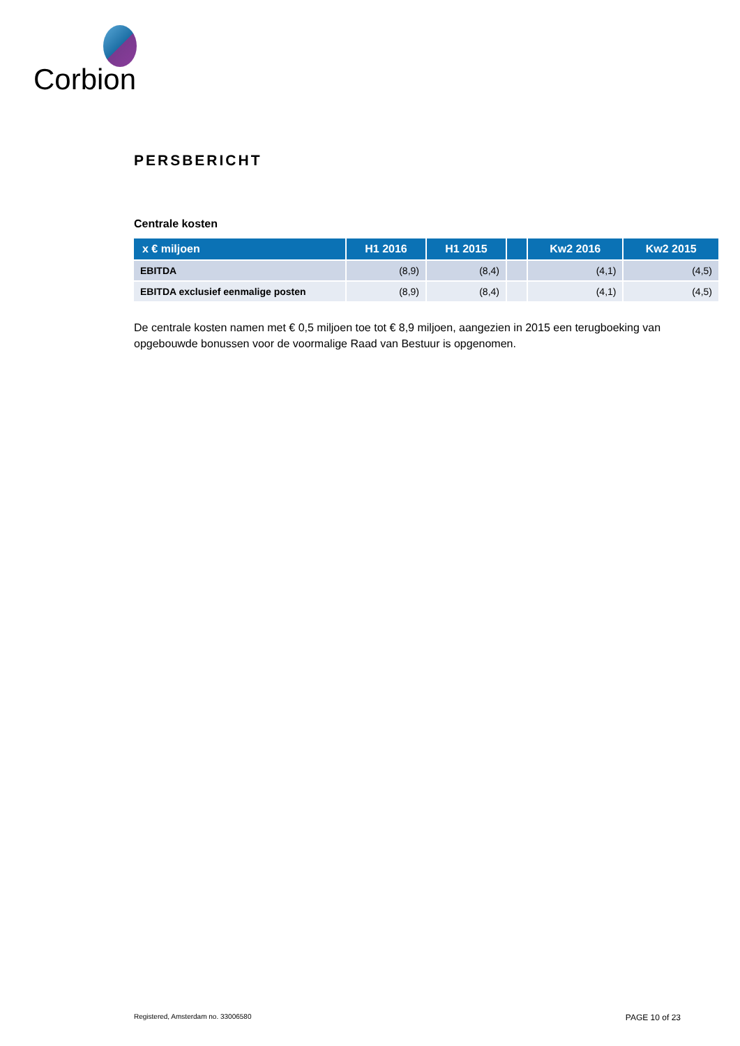Corbion
PERSBERICHT
Centrale kosten
| x € miljoen | H1 2016 | H1 2015 | | Kw2 2016 | Kw2 2015 |
| --- | --- | --- | --- | --- | --- |
| EBITDA | (8,9) | (8,4) | | (4,1) | (4,5) |
| EBITDA exclusief eenmalige posten | (8,9) | (8,4) | | (4,1) | (4,5) |
De centrale kosten namen met € 0,5 miljoen toe tot € 8,9 miljoen, aangezien in 2015 een terugboeking van opgebouwde bonussen voor de voormalige Raad van Bestuur is opgenomen.
Registered, Amsterdam no. 33006580 PAGE 10 of 23